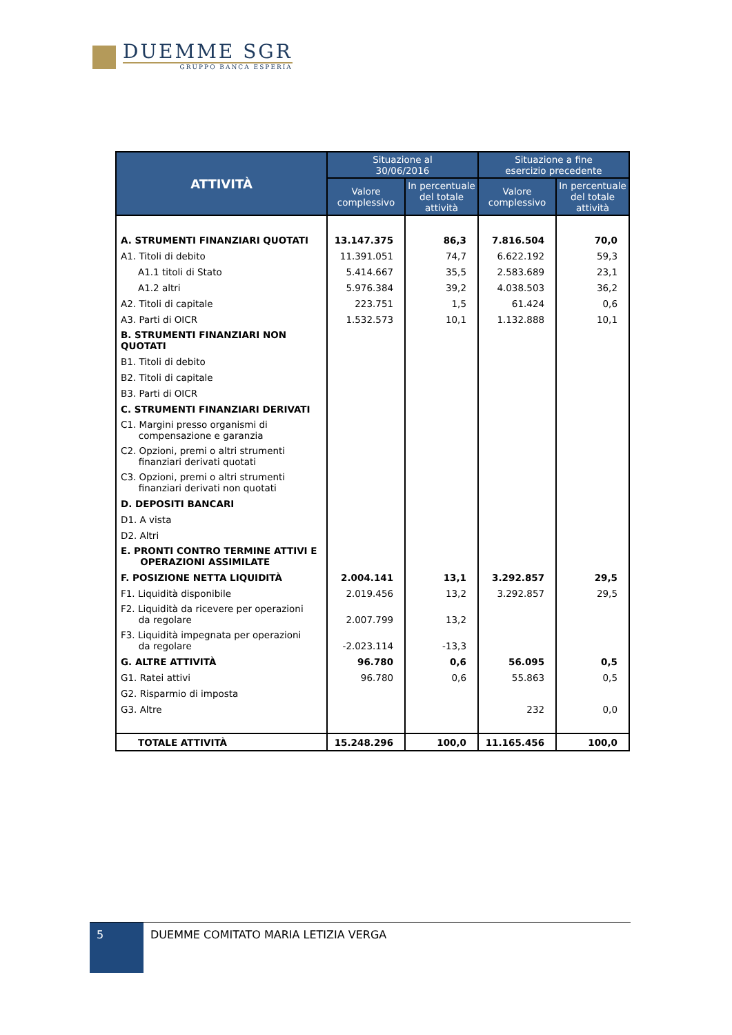DUEMME SGR
GRUPPO BANCA ESPERIA
| ATTIVITÀ | Situazione al 30/06/2016 | | Situazione a fine esercizio precedente | |
| --- | --- | --- | --- | --- |
| | Valore complessivo | In percentuale del totale attività | Valore complessivo | In percentuale del totale attività |
| A. STRUMENTI FINANZIARI QUOTATI | 13.147.375 | 86,3 | 7.816.504 | 70,0 |
| A1. Titoli di debito | 11.391.051 | 74,7 | 6.622.192 | 59,3 |
| A1.1 titoli di Stato | 5.414.667 | 35,5 | 2.583.689 | 23,1 |
| A1.2 altri | 5.976.384 | 39,2 | 4.038.503 | 36,2 |
| A2. Titoli di capitale | 223.751 | 1,5 | 61.424 | 0,6 |
| A3. Parti di OICR | 1.532.573 | 10,1 | 1.132.888 | 10,1 |
| B. STRUMENTI FINANZIARI NON QUOTATI | | | | |
| B1. Titoli di debito | | | | |
| B2. Titoli di capitale | | | | |
| B3. Parti di OICR | | | | |
| C. STRUMENTI FINANZIARI DERIVATI | | | | |
| C1. Margini presso organismi di compensazione e garanzia | | | | |
| C2. Opzioni, premi o altri strumenti finanziari derivati quotati | | | | |
| C3. Opzioni, premi o altri strumenti finanziari derivati non quotati | | | | |
| D. DEPOSITI BANCARI | | | | |
| D1. A vista | | | | |
| D2. Altri | | | | |
| E. PRONTI CONTRO TERMINE ATTIVI E OPERAZIONI ASSIMILATE | | | | |
| F. POSIZIONE NETTA LIQUIDITÀ | 2.004.141 | 13,1 | 3.292.857 | 29,5 |
| F1. Liquidità disponibile | 2.019.456 | 13,2 | 3.292.857 | 29,5 |
| F2. Liquidità da ricevere per operazioni da regolare | 2.007.799 | 13,2 | | |
| F3. Liquidità impegnata per operazioni da regolare | -2.023.114 | -13,3 | | |
| G. ALTRE ATTIVITÀ | 96.780 | 0,6 | 56.095 | 0,5 |
| G1. Ratei attivi | 96.780 | 0,6 | 55.863 | 0,5 |
| G2. Risparmio di imposta | | | | |
| G3. Altre | | | 232 | 0,0 |
| TOTALE ATTIVITÀ | 15.248.296 | 100,0 | 11.165.456 | 100,0 |
5
DUEMME COMITATO MARIA LETIZIA VERGA